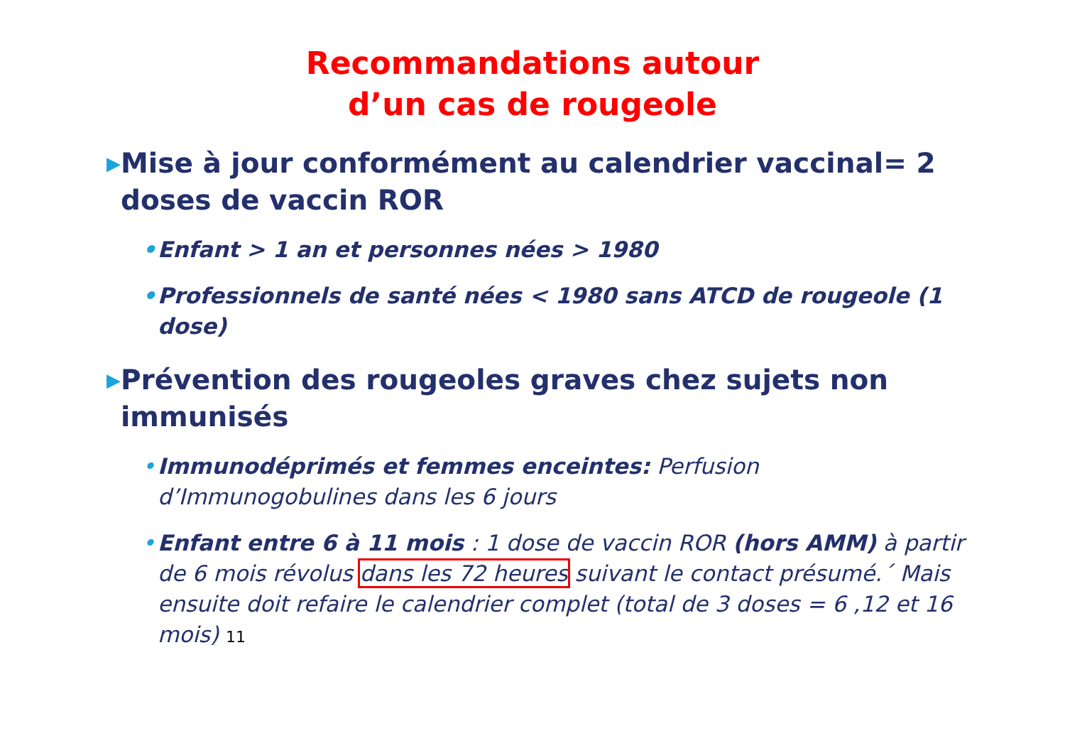Recommandations autour
d’un cas de rougeole
▶
Mise à jour conformément au calendrier vaccinal= 2 doses de vaccin ROR
• Enfant > 1 an et personnes nées > 1980
• Professionnels de santé nées < 1980 sans ATCD de rougeole (1 dose)
▶
Prévention des rougeoles graves chez sujets non immunisés
• Immunodéprimés et femmes enceintes: Perfusion d’Immunogobulines dans les 6 jours
• Enfant entre 6 à 11 mois : 1 dose de vaccin ROR (hors AMM) à partir de 6 mois révolus dans les 72 heures suivant le contact présumé.´ Mais ensuite doit refaire le calendrier complet (total de 3 doses = 6 ,12 et 16 mois) 11